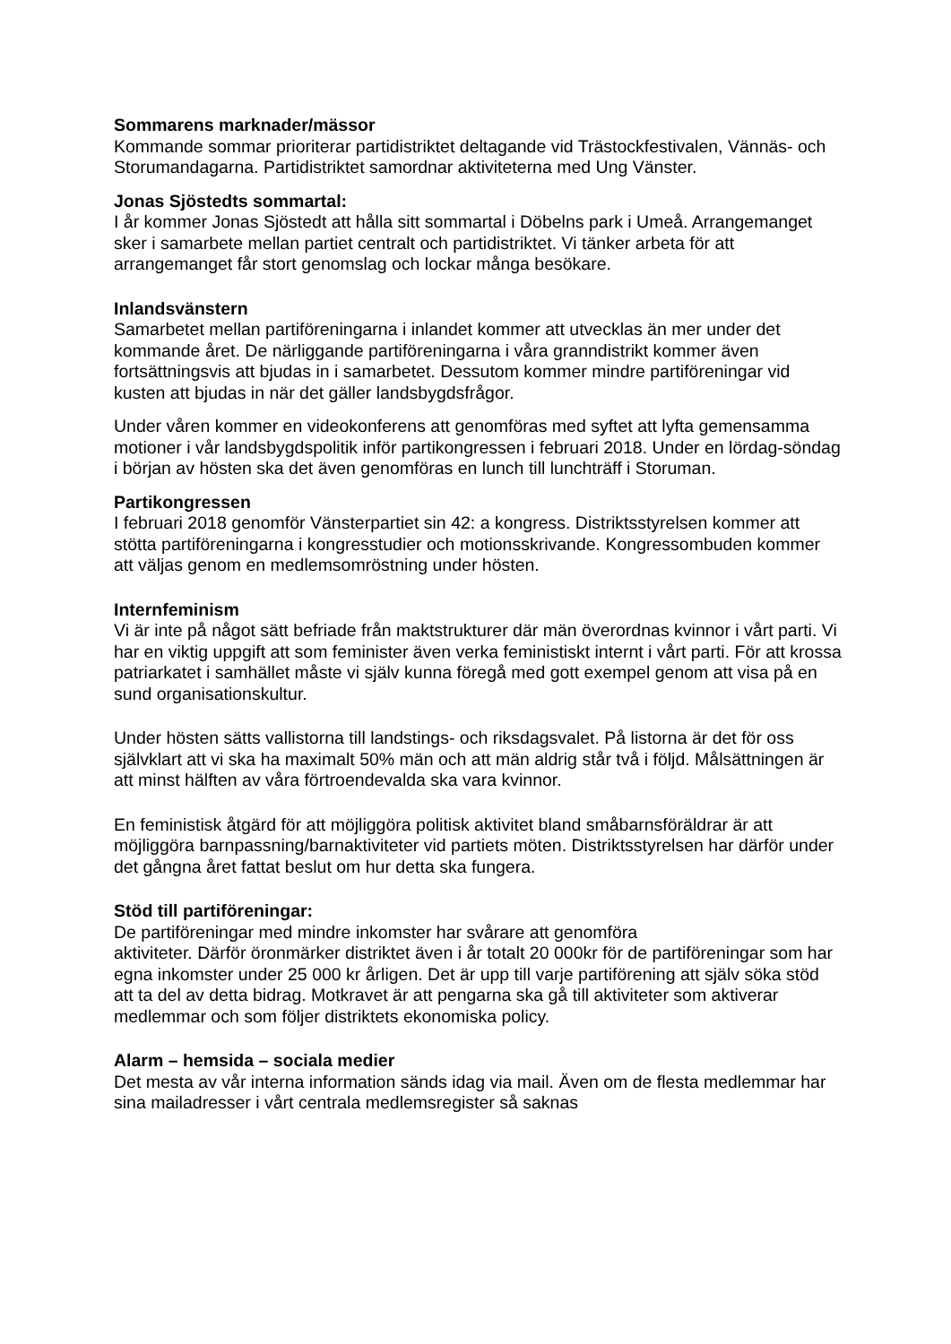Sommarens marknader/mässor
Kommande sommar prioriterar partidistriktet deltagande vid Trästockfestivalen, Vännäs- och Storumandagarna. Partidistriktet samordnar aktiviteterna med Ung Vänster.
Jonas Sjöstedts sommartal:
I år kommer Jonas Sjöstedt att hålla sitt sommartal i Döbelns park i Umeå. Arrangemanget sker i samarbete mellan partiet centralt och partidistriktet. Vi tänker arbeta för att arrangemanget får stort genomslag och lockar många besökare.
Inlandsvänstern
Samarbetet mellan partiföreningarna i inlandet kommer att utvecklas än mer under det kommande året. De närliggande partiföreningarna i våra granndistrikt kommer även fortsättningsvis att bjudas in i samarbetet. Dessutom kommer mindre partiföreningar vid kusten att bjudas in när det gäller landsbygdsfrågor.
Under våren kommer en videokonferens att genomföras med syftet att lyfta gemensamma motioner i vår landsbygdspolitik inför partikongressen i februari 2018. Under en lördag-söndag i början av hösten ska det även genomföras en lunch till lunchträff i Storuman.
Partikongressen
I februari 2018 genomför Vänsterpartiet sin 42: a kongress. Distriktsstyrelsen kommer att stötta partiföreningarna i kongresstudier och motionsskrivande. Kongressombuden kommer att väljas genom en medlemsomröstning under hösten.
Internfeminism
Vi är inte på något sätt befriade från maktstrukturer där män överordnas kvinnor i vårt parti. Vi har en viktig uppgift att som feminister även verka feministiskt internt i vårt parti. För att krossa patriarkatet i samhället måste vi själv kunna föregå med gott exempel genom att visa på en sund organisationskultur.
Under hösten sätts vallistorna till landstings- och riksdagsvalet. På listorna är det för oss självklart att vi ska ha maximalt 50% män och att män aldrig står två i följd. Målsättningen är att minst hälften av våra förtroendevalda ska vara kvinnor.
En feministisk åtgärd för att möjliggöra politisk aktivitet bland småbarnsföräldrar är att möjliggöra barnpassning/barnaktiviteter vid partiets möten. Distriktsstyrelsen har därför under det gångna året fattat beslut om hur detta ska fungera.
Stöd till partiföreningar:
De partiföreningar med mindre inkomster har svårare att genomföra
aktiviteter. Därför öronmärker distriktet även i år totalt 20 000kr för de partiföreningar som har egna inkomster under 25 000 kr årligen. Det är upp till varje partiförening att själv söka stöd att ta del av detta bidrag. Motkravet är att pengarna ska gå till aktiviteter som aktiverar medlemmar och som följer distriktets ekonomiska policy.
Alarm – hemsida – sociala medier
Det mesta av vår interna information sänds idag via mail. Även om de flesta medlemmar har sina mailadresser i vårt centrala medlemsregister så saknas